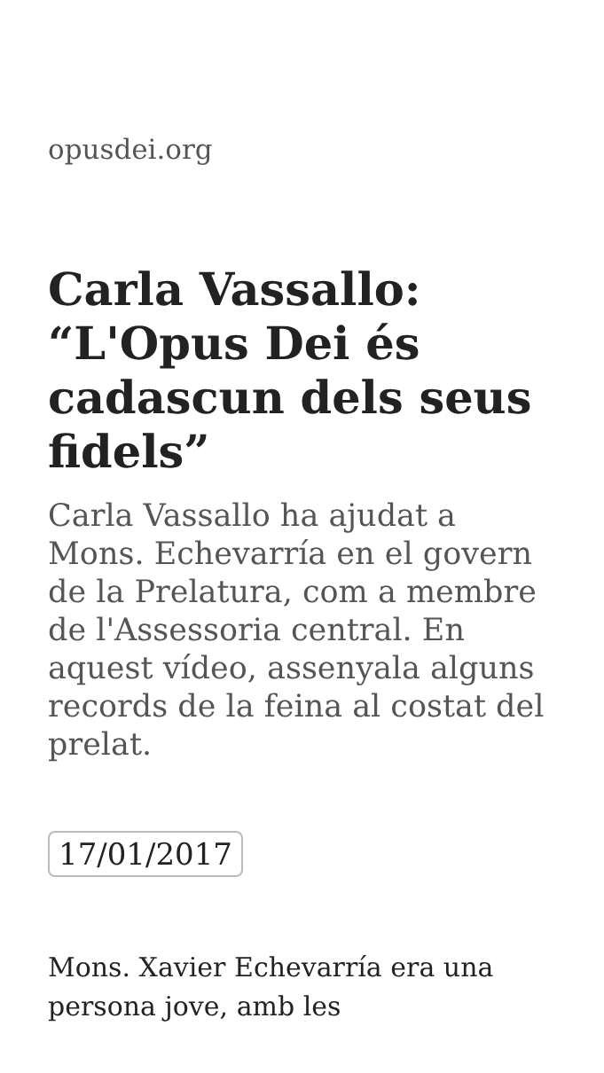opusdei.org
Carla Vassallo: “L'Opus Dei és cadascun dels seus fidels”
Carla Vassallo ha ajudat a Mons. Echevarría en el govern de la Prelatura, com a membre de l'Assessoria central. En aquest vídeo, assenyala alguns records de la feina al costat del prelat.
17/01/2017
Mons. Xavier Echevarría era una persona jove, amb les